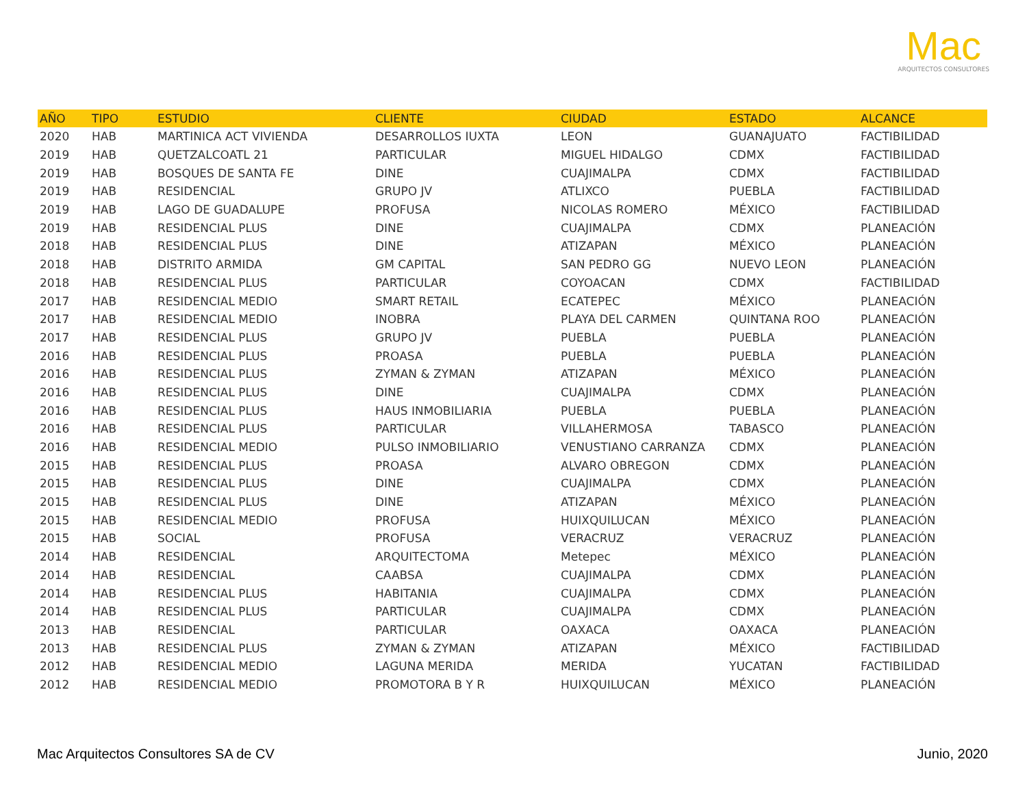Mac
ARQUITECTOS CONSULTORES
| AÑO | TIPO | ESTUDIO | CLIENTE | CIUDAD | ESTADO | ALCANCE |
| --- | --- | --- | --- | --- | --- | --- |
| 2020 | HAB | MARTINICA ACT VIVIENDA | DESARROLLOS IUXTA | LEON | GUANAJUATO | FACTIBILIDAD |
| 2019 | HAB | QUETZALCOATL 21 | PARTICULAR | MIGUEL HIDALGO | CDMX | FACTIBILIDAD |
| 2019 | HAB | BOSQUES DE SANTA FE | DINE | CUAJIMALPA | CDMX | FACTIBILIDAD |
| 2019 | HAB | RESIDENCIAL | GRUPO JV | ATLIXCO | PUEBLA | FACTIBILIDAD |
| 2019 | HAB | LAGO DE GUADALUPE | PROFUSA | NICOLAS ROMERO | MÉXICO | FACTIBILIDAD |
| 2019 | HAB | RESIDENCIAL PLUS | DINE | CUAJIMALPA | CDMX | PLANEACIÓN |
| 2018 | HAB | RESIDENCIAL PLUS | DINE | ATIZAPAN | MÉXICO | PLANEACIÓN |
| 2018 | HAB | DISTRITO ARMIDA | GM CAPITAL | SAN PEDRO GG | NUEVO LEON | PLANEACIÓN |
| 2018 | HAB | RESIDENCIAL PLUS | PARTICULAR | COYOACAN | CDMX | FACTIBILIDAD |
| 2017 | HAB | RESIDENCIAL MEDIO | SMART RETAIL | ECATEPEC | MÉXICO | PLANEACIÓN |
| 2017 | HAB | RESIDENCIAL MEDIO | INOBRA | PLAYA DEL CARMEN | QUINTANA ROO | PLANEACIÓN |
| 2017 | HAB | RESIDENCIAL PLUS | GRUPO JV | PUEBLA | PUEBLA | PLANEACIÓN |
| 2016 | HAB | RESIDENCIAL PLUS | PROASA | PUEBLA | PUEBLA | PLANEACIÓN |
| 2016 | HAB | RESIDENCIAL PLUS | ZYMAN & ZYMAN | ATIZAPAN | MÉXICO | PLANEACIÓN |
| 2016 | HAB | RESIDENCIAL PLUS | DINE | CUAJIMALPA | CDMX | PLANEACIÓN |
| 2016 | HAB | RESIDENCIAL PLUS | HAUS INMOBILIARIA | PUEBLA | PUEBLA | PLANEACIÓN |
| 2016 | HAB | RESIDENCIAL PLUS | PARTICULAR | VILLAHERMOSA | TABASCO | PLANEACIÓN |
| 2016 | HAB | RESIDENCIAL MEDIO | PULSO INMOBILIARIO | VENUSTIANO CARRANZA | CDMX | PLANEACIÓN |
| 2015 | HAB | RESIDENCIAL PLUS | PROASA | ALVARO OBREGON | CDMX | PLANEACIÓN |
| 2015 | HAB | RESIDENCIAL PLUS | DINE | CUAJIMALPA | CDMX | PLANEACIÓN |
| 2015 | HAB | RESIDENCIAL PLUS | DINE | ATIZAPAN | MÉXICO | PLANEACIÓN |
| 2015 | HAB | RESIDENCIAL MEDIO | PROFUSA | HUIXQUILUCAN | MÉXICO | PLANEACIÓN |
| 2015 | HAB | SOCIAL | PROFUSA | VERACRUZ | VERACRUZ | PLANEACIÓN |
| 2014 | HAB | RESIDENCIAL | ARQUITECTOMA | Metepec | MÉXICO | PLANEACIÓN |
| 2014 | HAB | RESIDENCIAL | CAABSA | CUAJIMALPA | CDMX | PLANEACIÓN |
| 2014 | HAB | RESIDENCIAL PLUS | HABITANIA | CUAJIMALPA | CDMX | PLANEACIÓN |
| 2014 | HAB | RESIDENCIAL PLUS | PARTICULAR | CUAJIMALPA | CDMX | PLANEACIÓN |
| 2013 | HAB | RESIDENCIAL | PARTICULAR | OAXACA | OAXACA | PLANEACIÓN |
| 2013 | HAB | RESIDENCIAL PLUS | ZYMAN & ZYMAN | ATIZAPAN | MÉXICO | FACTIBILIDAD |
| 2012 | HAB | RESIDENCIAL MEDIO | LAGUNA MERIDA | MERIDA | YUCATAN | FACTIBILIDAD |
| 2012 | HAB | RESIDENCIAL MEDIO | PROMOTORA B Y R | HUIXQUILUCAN | MÉXICO | PLANEACIÓN |
Mac Arquitectos Consultores SA de CV Junio, 2020